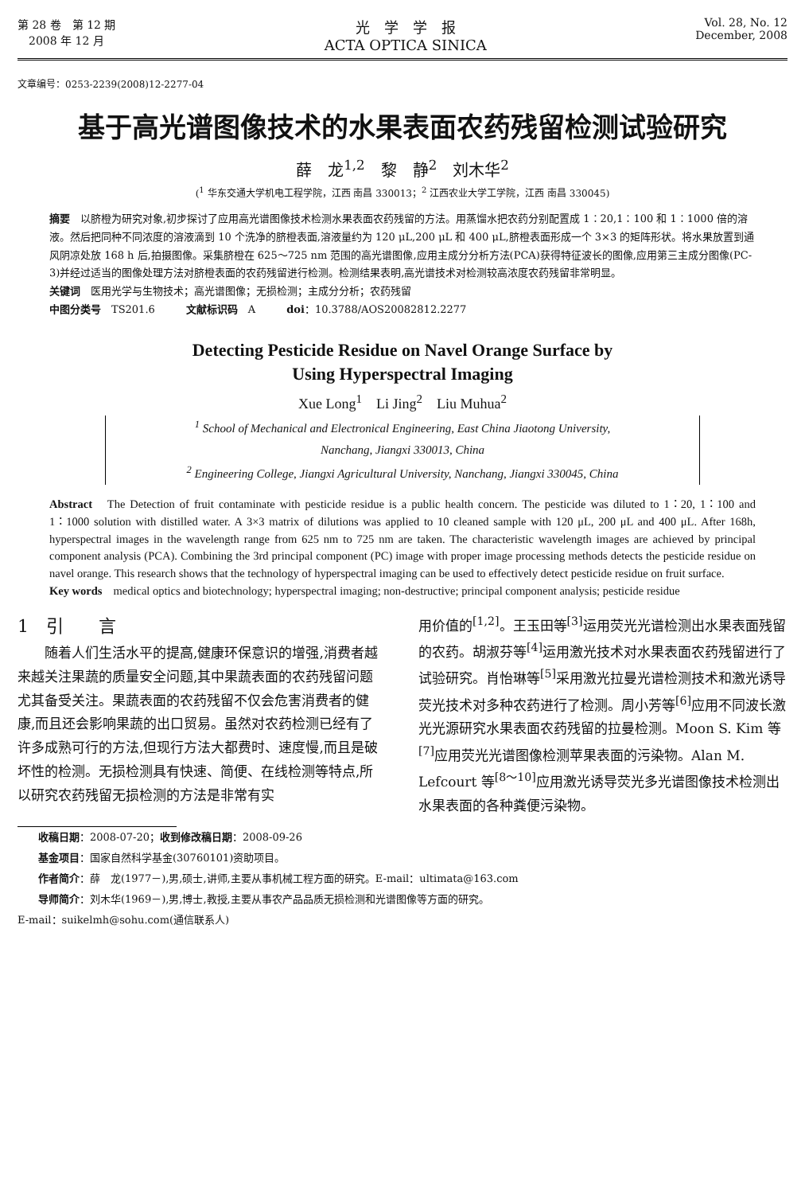第 28 卷　第 12 期
　2008 年 12 月
光　学　学　报
ACTA OPTICA SINICA
Vol. 28, No. 12
December, 2008
文章编号：0253-2239(2008)12-2277-04
基于高光谱图像技术的水果表面农药残留检测试验研究
薛　龙<sup>1,2</sup>　黎　静<sup>2</sup>　刘木华<sup>2</sup>
(<sup>1</sup> 华东交通大学机电工程学院，江西 南昌 330013；<sup>2</sup> 江西农业大学工学院，江西 南昌 330045)
摘要　以脐橙为研究对象,初步探讨了应用高光谱图像技术检测水果表面农药残留的方法。用蒸馏水把农药分别配置成 1∶20,1∶100 和 1∶1000 倍的溶液。然后把同种不同浓度的溶液滴到 10 个洗净的脐橙表面,溶液量约为 120 μL,200 μL 和 400 μL,脐橙表面形成一个 3×3 的矩阵形状。将水果放置到通风阴凉处放 168 h 后,拍摄图像。采集脐橙在 625～725 nm 范围的高光谱图像,应用主成分分析方法(PCA)获得特征波长的图像,应用第三主成分图像(PC-3)并经过适当的图像处理方法对脐橙表面的农药残留进行检测。检测结果表明,高光谱技术对检测较高浓度农药残留非常明显。
关键词　医用光学与生物技术；高光谱图像；无损检测；主成分分析；农药残留
中图分类号　TS201.6　　　文献标识码　A　　　doi：10.3788/AOS20082812.2277
Detecting Pesticide Residue on Navel Orange Surface by
Using Hyperspectral Imaging
Xue Long<sup>1</sup>　Li Jing<sup>2</sup>　Liu Muhua<sup>2</sup>
<sup>1</sup> School of Mechanical and Electronical Engineering, East China Jiaotong University,
Nanchang, Jiangxi 330013, China
<sup>2</sup> Engineering College, Jiangxi Agricultural University, Nanchang, Jiangxi 330045, China
Abstract　The Detection of fruit contaminate with pesticide residue is a public health concern. The pesticide was diluted to 1∶20, 1∶100 and 1∶1000 solution with distilled water. A 3×3 matrix of dilutions was applied to 10 cleaned sample with 120 μL, 200 μL and 400 μL. After 168h, hyperspectral images in the wavelength range from 625 nm to 725 nm are taken. The characteristic wavelength images are achieved by principal component analysis (PCA). Combining the 3rd principal component (PC) image with proper image processing methods detects the pesticide residue on navel orange. This research shows that the technology of hyperspectral imaging can be used to effectively detect pesticide residue on fruit surface.
Key words　medical optics and biotechnology; hyperspectral imaging; non-destructive; principal component analysis; pesticide residue
1　引　　言
　　随着人们生活水平的提高,健康环保意识的增强,消费者越来越关注果蔬的质量安全问题,其中果蔬表面的农药残留问题尤其备受关注。果蔬表面的农药残留不仅会危害消费者的健康,而且还会影响果蔬的出口贸易。虽然对农药检测已经有了许多成熟可行的方法,但现行方法大都费时、速度慢,而且是破坏性的检测。无损检测具有快速、简便、在线检测等特点,所以研究农药残留无损检测的方法是非常有实
用价值的<sup>[1,2]</sup>。王玉田等<sup>[3]</sup>运用荧光光谱检测出水果表面残留的农药。胡淑芬等<sup>[4]</sup>运用激光技术对水果表面农药残留进行了试验研究。肖怡琳等<sup>[5]</sup>采用激光拉曼光谱检测技术和激光诱导荧光技术对多种农药进行了检测。周小芳等<sup>[6]</sup>应用不同波长激光光源研究水果表面农药残留的拉曼检测。Moon S. Kim 等<sup>[7]</sup>应用荧光光谱图像检测苹果表面的污染物。Alan M. Lefcourt 等<sup>[8～10]</sup>应用激光诱导荧光多光谱图像技术检测出水果表面的各种粪便污染物。
　　收稿日期：2008-07-20；收到修改稿日期：2008-09-26
　　基金项目：国家自然科学基金(30760101)资助项目。
　　作者简介：薛　龙(1977－),男,硕士,讲师,主要从事机械工程方面的研究。E-mail：ultimata@163.com
　　导师简介：刘木华(1969－),男,博士,教授,主要从事农产品品质无损检测和光谱图像等方面的研究。
E-mail：suikelmh@sohu.com(通信联系人)